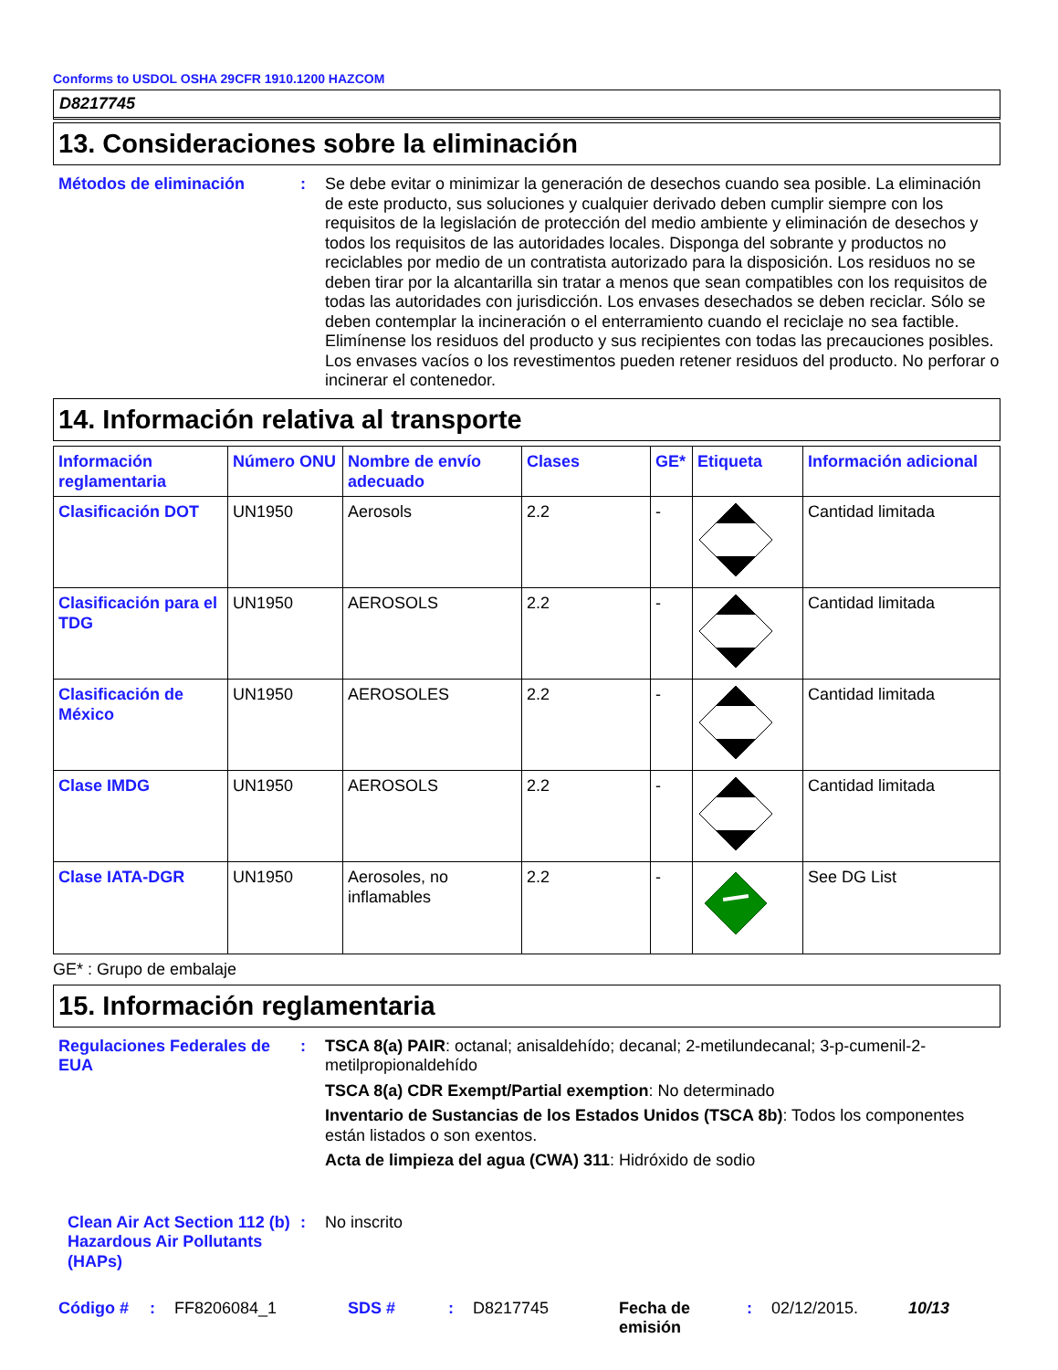Conforms to USDOL OSHA 29CFR 1910.1200 HAZCOM
D8217745
13. Consideraciones sobre la eliminación
Métodos de eliminación : Se debe evitar o minimizar la generación de desechos cuando sea posible. La eliminación de este producto, sus soluciones y cualquier derivado deben cumplir siempre con los requisitos de la legislación de protección del medio ambiente y eliminación de desechos y todos los requisitos de las autoridades locales. Disponga del sobrante y productos no reciclables por medio de un contratista autorizado para la disposición. Los residuos no se deben tirar por la alcantarilla sin tratar a menos que sean compatibles con los requisitos de todas las autoridades con jurisdicción. Los envases desechados se deben reciclar. Sólo se deben contemplar la incineración o el enterramiento cuando el reciclaje no sea factible. Elimínense los residuos del producto y sus recipientes con todas las precauciones posibles. Los envases vacíos o los revestimentos pueden retener residuos del producto. No perforar o incinerar el contenedor.
14. Información relativa al transporte
| Información reglamentaria | Número ONU | Nombre de envío adecuado | Clases | GE* | Etiqueta | Información adicional |
| --- | --- | --- | --- | --- | --- | --- |
| Clasificación DOT | UN1950 | Aerosols | 2.2 | - | | Cantidad limitada |
| Clasificación para el TDG | UN1950 | AEROSOLS | 2.2 | - | | Cantidad limitada |
| Clasificación de México | UN1950 | AEROSOLES | 2.2 | - | | Cantidad limitada |
| Clase IMDG | UN1950 | AEROSOLS | 2.2 | - | | Cantidad limitada |
| Clase IATA-DGR | UN1950 | Aerosoles, no inflamables | 2.2 | - | | See DG List |
GE* : Grupo de embalaje
15. Información reglamentaria
Regulaciones Federales de EUA
: TSCA 8(a) PAIR: octanal; anisaldehído; decanal; 2-metilundecanal; 3-p-cumenil-2-metilpropionaldehído
TSCA 8(a) CDR Exempt/Partial exemption: No determinado
Inventario de Sustancias de los Estados Unidos (TSCA 8b): Todos los componentes están listados o son exentos.
Acta de limpieza del agua (CWA) 311: Hidróxido de sodio
Clean Air Act Section 112 (b) Hazardous Air Pollutants (HAPs)
: No inscrito
Código # : FF8206084_1 SDS # : D8217745 Fecha de emisión
: 02/12/2015. 10/13